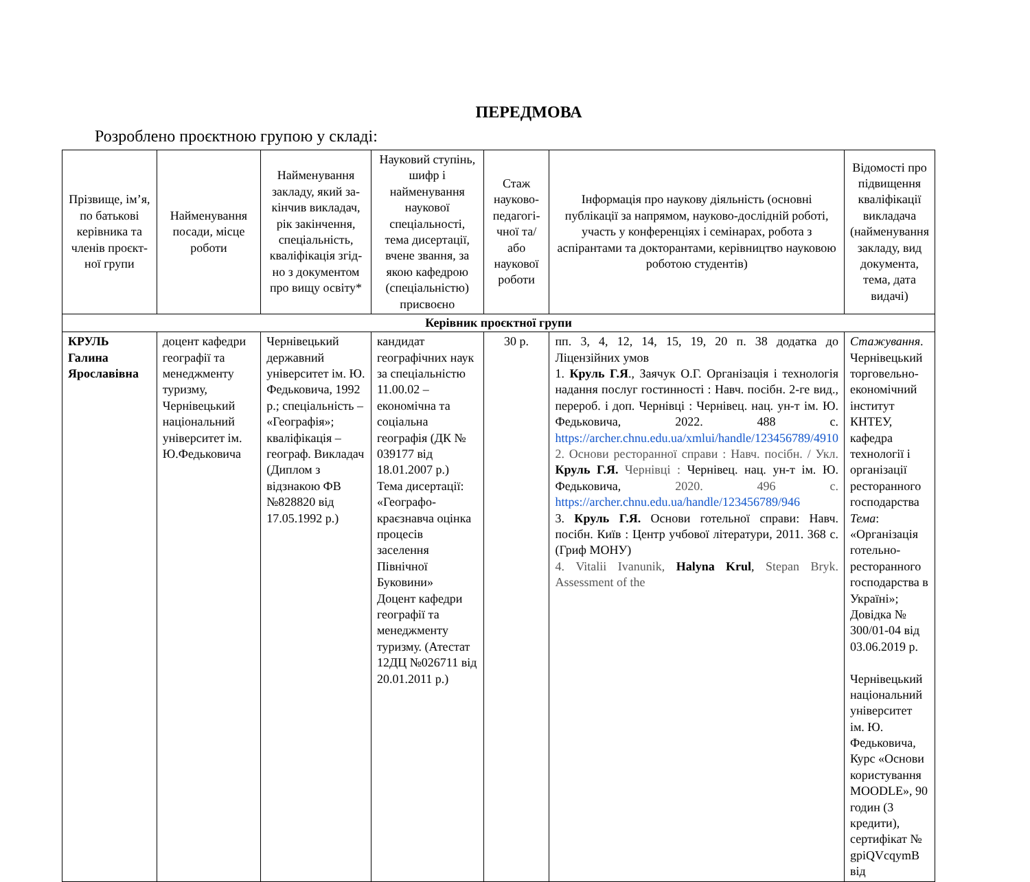ПЕРЕДМОВА
Розроблено проєктною групою у складі:
| Прізвище, ім’я, по батькові керівника та членів проєкт-ної групи | Найменування посади, місце роботи | Найменування закладу, який за-кінчив викладач, рік закінчення, спеціальність, кваліфікація згід-но з документом про вищу освіту* | Науковий ступінь, шифр і найменування наукової спеціальності, тема дисертації, вчене звання, за якою кафедрою (спеціальністю) присвоєно | Стаж науково-педагогі-чної та/або наукової роботи | Інформація про наукову діяльність (основні публікації за напрямом, науково-дослідній роботі, участь у конференціях і семінарах, робота з аспірантами та докторантами, керівництво науковою роботою студентів) | Відомості про підвищення кваліфікації викладача (найменування закладу, вид документа, тема, дата видачі) |
| --- | --- | --- | --- | --- | --- | --- |
| Керівник проєктної групи | | | | | | |
| КРУЛЬ Галина Ярославівна | доцент кафедри географії та менеджменту туризму, Чернівецький національний університет ім. Ю.Федьковича | Чернівецький державний університет ім. Ю. Федьковича, 1992 р.; спеціальність – «Географія»; кваліфікація – географ. Викладач (Диплом з відзнакою ФВ №828820 від 17.05.1992 р.) | кандидат географічних наук за спеціальністю 11.00.02 – економічна та соціальна географія (ДК № 039177 від 18.01.2007 р.) Тема дисертації: «Географо-краєзнавча оцінка процесів заселення Північної Буковини» Доцент кафедри географії та менеджменту туризму. (Атестат 12ДЦ №026711 від 20.01.2011 р.) | 30 р. | пп. 3, 4, 12, 14, 15, 19, 20 п. 38 додатка до Ліцензійних умов 1. Круль Г.Я ., Заячук О.Г. Організація і технологія надання послуг гостинності : Навч. посібн. 2-ге вид., перероб. і доп. Чернівці : Чернівец. нац. ун-т ім. Ю. Федьковича, 2022. 488 с. https://archer.chnu.edu.ua/xmlui/handle/123456789/4910 2. Основи ресторанної справи : Навч. посібн. / Укл. Круль Г.Я. Чернівці : Чернівец. нац. ун-т ім. Ю. Федьковича, 2020. 496 с. https://archer.chnu.edu.ua/handle/123456789/946 3. Круль Г.Я. Основи готельної справи: Навч. посібн. Київ : Центр учбової літератури, 2011. 368 с. (Гриф МОНУ) 4. Vitalii Ivanunik, Halyna Krul , Stepan Bryk. Assessment of the | Стажування . Чернівецький торговельно-економічний інститут КНТЕУ, кафедра технології і організації ресторанного господарства Тема : «Організація готельно-ресторанного господарства в Україні»; Довідка № 300/01-04 від 03.06.2019 р. Чернівецький національний університет ім. Ю. Федьковича, Курс «Основи користування MOODLE», 90 годин (3 кредити), сертифікат № gpiQVcqymB від |